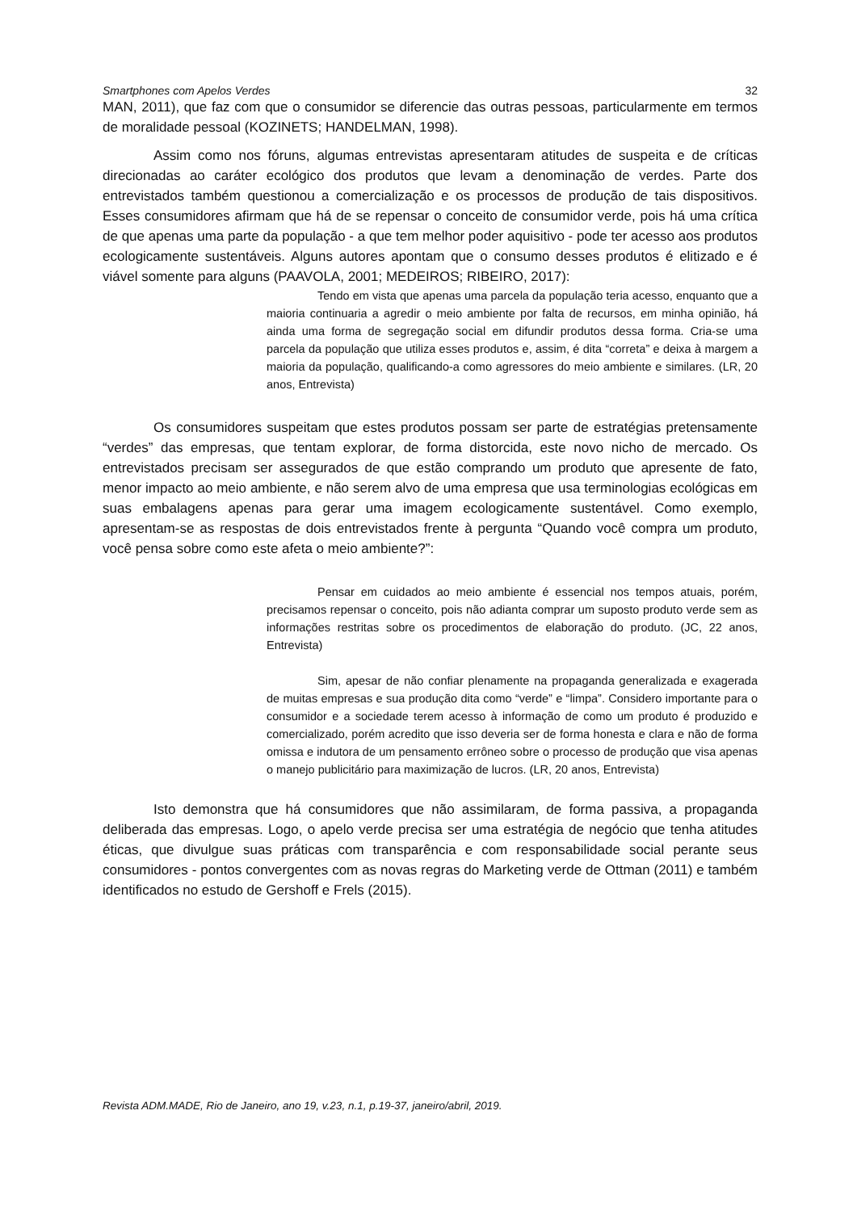Smartphones com Apelos Verdes 32
MAN, 2011), que faz com que o consumidor se diferencie das outras pessoas, particularmente em termos de moralidade pessoal (KOZINETS; HANDELMAN, 1998).
Assim como nos fóruns, algumas entrevistas apresentaram atitudes de suspeita e de críticas direcionadas ao caráter ecológico dos produtos que levam a denominação de verdes. Parte dos entrevistados também questionou a comercialização e os processos de produção de tais dispositivos. Esses consumidores afirmam que há de se repensar o conceito de consumidor verde, pois há uma crítica de que apenas uma parte da população - a que tem melhor poder aquisitivo - pode ter acesso aos produtos ecologicamente sustentáveis. Alguns autores apontam que o consumo desses produtos é elitizado e é viável somente para alguns (PAAVOLA, 2001; MEDEIROS; RIBEIRO, 2017):
Tendo em vista que apenas uma parcela da população teria acesso, enquanto que a maioria continuaria a agredir o meio ambiente por falta de recursos, em minha opinião, há ainda uma forma de segregação social em difundir produtos dessa forma. Cria-se uma parcela da população que utiliza esses produtos e, assim, é dita “correta” e deixa à margem a maioria da população, qualificando-a como agressores do meio ambiente e similares. (LR, 20 anos, Entrevista)
Os consumidores suspeitam que estes produtos possam ser parte de estratégias pretensamente “verdes” das empresas, que tentam explorar, de forma distorcida, este novo nicho de mercado. Os entrevistados precisam ser assegurados de que estão comprando um produto que apresente de fato, menor impacto ao meio ambiente, e não serem alvo de uma empresa que usa terminologias ecológicas em suas embalagens apenas para gerar uma imagem ecologicamente sustentável. Como exemplo, apresentam-se as respostas de dois entrevistados frente à pergunta “Quando você compra um produto, você pensa sobre como este afeta o meio ambiente?”:
Pensar em cuidados ao meio ambiente é essencial nos tempos atuais, porém, precisamos repensar o conceito, pois não adianta comprar um suposto produto verde sem as informações restritas sobre os procedimentos de elaboração do produto. (JC, 22 anos, Entrevista)
Sim, apesar de não confiar plenamente na propaganda generalizada e exagerada de muitas empresas e sua produção dita como “verde” e “limpa”. Considero importante para o consumidor e a sociedade terem acesso à informação de como um produto é produzido e comercializado, porém acredito que isso deveria ser de forma honesta e clara e não de forma omissa e indutora de um pensamento errôneo sobre o processo de produção que visa apenas o manejo publicitário para maximização de lucros. (LR, 20 anos, Entrevista)
Isto demonstra que há consumidores que não assimilaram, de forma passiva, a propaganda deliberada das empresas. Logo, o apelo verde precisa ser uma estratégia de negócio que tenha atitudes éticas, que divulgue suas práticas com transparência e com responsabilidade social perante seus consumidores - pontos convergentes com as novas regras do Marketing verde de Ottman (2011) e também identificados no estudo de Gershoff e Frels (2015).
Revista ADM.MADE, Rio de Janeiro, ano 19, v.23, n.1, p.19-37, janeiro/abril, 2019.